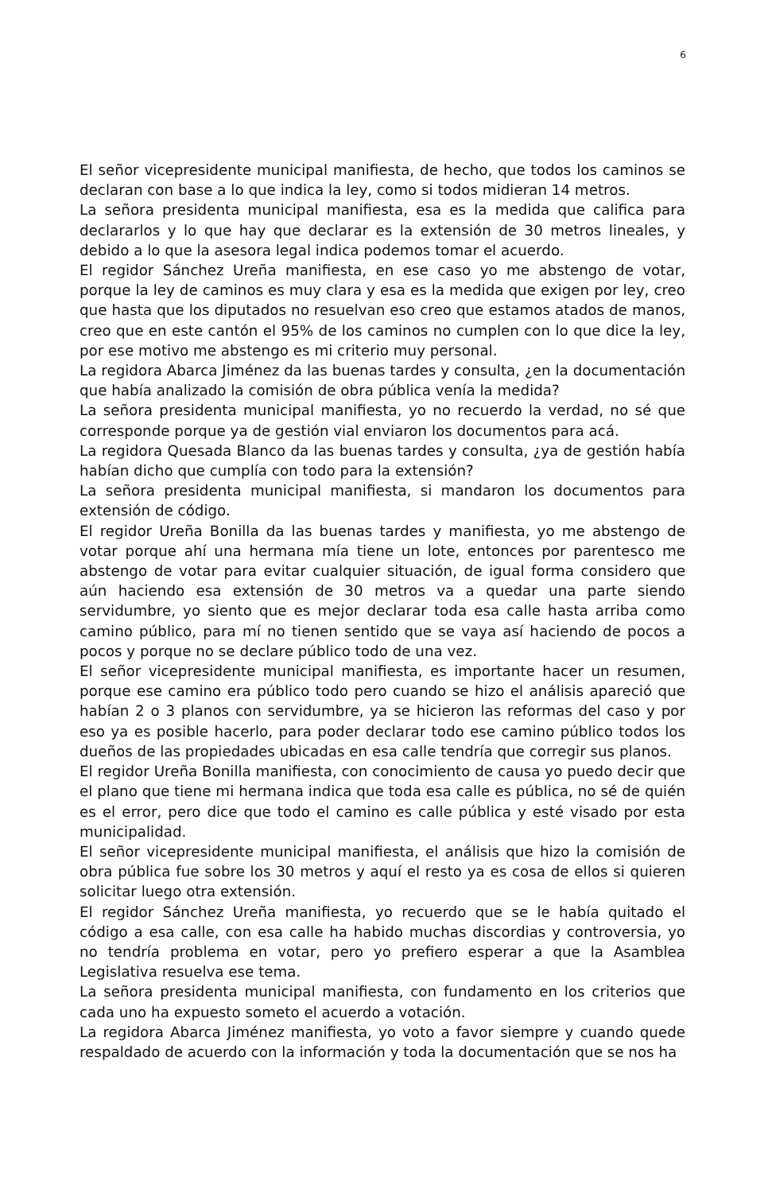6
El señor vicepresidente municipal manifiesta, de hecho, que todos los caminos se declaran con base a lo que indica la ley, como si todos midieran 14 metros.
La señora presidenta municipal manifiesta, esa es la medida que califica para declararlos y lo que hay que declarar es la extensión de 30 metros lineales, y debido a lo que la asesora legal indica podemos tomar el acuerdo.
El regidor Sánchez Ureña manifiesta, en ese caso yo me abstengo de votar, porque la ley de caminos es muy clara y esa es la medida que exigen por ley, creo que hasta que los diputados no resuelvan eso creo que estamos atados de manos, creo que en este cantón el 95% de los caminos no cumplen con lo que dice la ley, por ese motivo me abstengo es mi criterio muy personal.
La regidora Abarca Jiménez da las buenas tardes y consulta, ¿en la documentación que había analizado la comisión de obra pública venía la medida?
La señora presidenta municipal manifiesta, yo no recuerdo la verdad, no sé que corresponde porque ya de gestión vial enviaron los documentos para acá.
La regidora Quesada Blanco da las buenas tardes y consulta, ¿ya de gestión había habían dicho que cumplía con todo para la extensión?
La señora presidenta municipal manifiesta, si mandaron los documentos para extensión de código.
El regidor Ureña Bonilla da las buenas tardes y manifiesta, yo me abstengo de votar porque ahí una hermana mía tiene un lote, entonces por parentesco me abstengo de votar para evitar cualquier situación, de igual forma considero que aún haciendo esa extensión de 30 metros va a quedar una parte siendo servidumbre, yo siento que es mejor declarar toda esa calle hasta arriba como camino público, para mí no tienen sentido que se vaya así haciendo de pocos a pocos y porque no se declare público todo de una vez.
El señor vicepresidente municipal manifiesta, es importante hacer un resumen, porque ese camino era público todo pero cuando se hizo el análisis apareció que habían 2 o 3 planos con servidumbre, ya se hicieron las reformas del caso y por eso ya es posible hacerlo, para poder declarar todo ese camino público todos los dueños de las propiedades ubicadas en esa calle tendría que corregir sus planos.
El regidor Ureña Bonilla manifiesta, con conocimiento de causa yo puedo decir que el plano que tiene mi hermana indica que toda esa calle es pública, no sé de quién es el error, pero dice que todo el camino es calle pública y esté visado por esta municipalidad.
El señor vicepresidente municipal manifiesta, el análisis que hizo la comisión de obra pública fue sobre los 30 metros y aquí el resto ya es cosa de ellos si quieren solicitar luego otra extensión.
El regidor Sánchez Ureña manifiesta, yo recuerdo que se le había quitado el código a esa calle, con esa calle ha habido muchas discordias y controversia, yo no tendría problema en votar, pero yo prefiero esperar a que la Asamblea Legislativa resuelva ese tema.
La señora presidenta municipal manifiesta, con fundamento en los criterios que cada uno ha expuesto someto el acuerdo a votación.
La regidora Abarca Jiménez manifiesta, yo voto a favor siempre y cuando quede respaldado de acuerdo con la información y toda la documentación que se nos ha